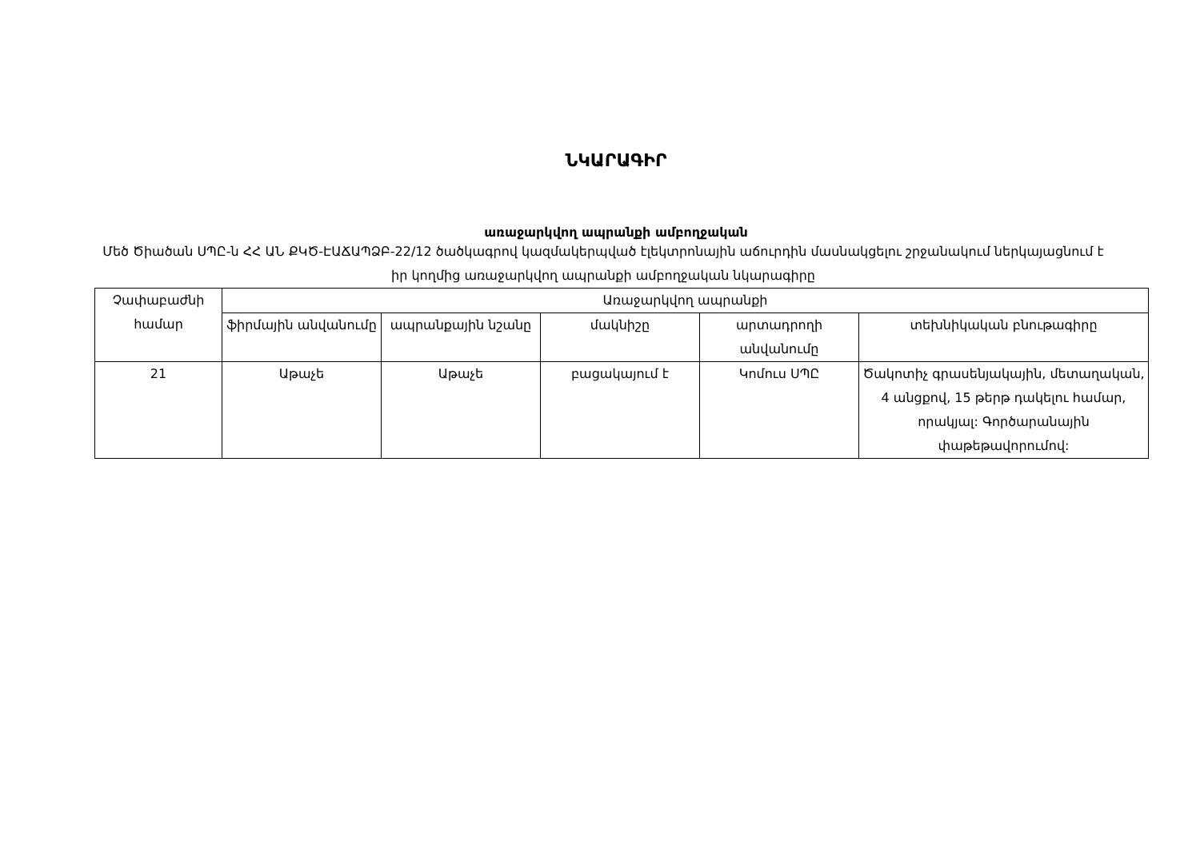ՆԿԱՐԱԳԻՐ
առաջարկվող ապրանքի ամբողջական
Մեծ Ծիածան ՍՊԸ-ն ՀՀ ԱՆ ՔԿԾ-ԷԱՃԱՊՁԲ-22/12 ծածկագրով կազմակերպված էլեկտրոնային աճուրդին մասնակցելու շրջանակում ներկայացնում է իր կողմից առաջարկվող ապրանքի ամբողջական նկարագիրը
| Չափաբաժնի համար | Առաջարկվող ապրանքի | | | | |
| --- | --- | --- | --- | --- | --- |
| | ֆիրմային անվանումը | ապրանքային նշանը | մակնիշը | արտադրողի անվանումը | տեխնիկական բնութագիրը |
| 21 | Աթաչե | Աթաչե | բացակայում է | Կոմուս ՍՊԸ | Ծակոտիչ գրասենյակային, մետաղական, 4 անցքով, 15 թերթ դակելու համար, որակյալ: Գործարանային փաթեթավորումով: |